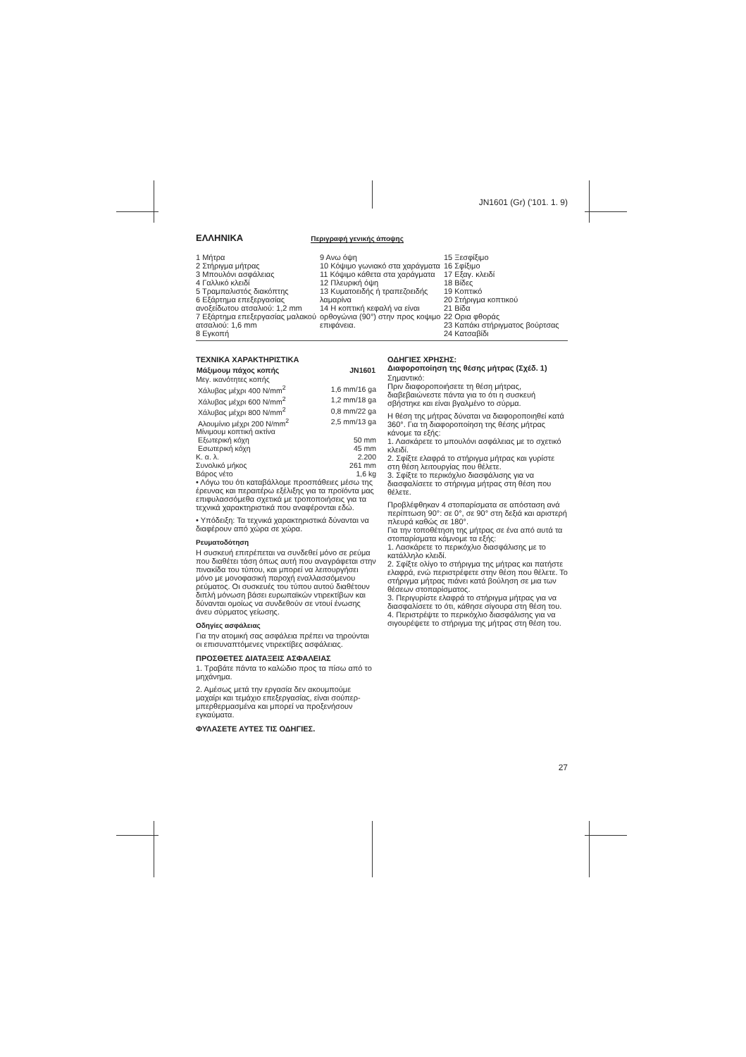JN1601 (Gr) ('101. 1. 9)
ΕΛΛΗΝΙΚΑ
Περιγραφή γενικής άποψης
1 Μήτρα
2 Στήριγμα μήτρας
3 Μπουλόνι ασφάλειας
4 Γαλλικό κλειδί
5 Τραμπαλιστός διακόπτης
6 Εξάρτημα επεξεργασίας ανοξείδωτου ατσαλιού: 1,2 mm
7 Εξάρτημα επεξεργασίας μαλακού ατσαλιού: 1,6 mm
8 Εγκοπή
9 Ανω όψη
10 Κόψιμο γωνιακό στα χαράγματα
11 Κόψιμο κάθετα στα χαράγματα
12 Πλευρική όψη
13 Κυματοειδής ή τραπεζοειδής λαμαρίνα
14 Η κοπτική κεφαλή να είναι ορθογώνια (90°) στην προς κοψιμο επιφάνεια.
15 Ξεσφίξιμο
16 Σφίξιμο
17 Εξαγ. κλειδί
18 Βίδες
19 Κοπτικό
20 Στήριγμα κοπτικού
21 Βίδα
22 Ορια φθοράς
23 Καπάκι στήριγματος βούρτσας
24 Κατσαβίδι
ΤΕΧΝΙΚΑ ΧΑΡΑΚΤΗΡΙΣΤΙΚΑ
| Μάξιμουμ πάχος κοπής | JN1601 |
| --- | --- |
| Μεγ. ικανότητες κοπής | |
| Χάλυβας μέχρι 400 N/mm<sup>2</sup> | 1,6 mm/16 ga |
| Χάλυβας μέχρι 600 N/mm<sup>2</sup> | 1,2 mm/18 ga |
| Χάλυβας μέχρι 800 N/mm<sup>2</sup> | 0,8 mm/22 ga |
| Αλουμίνιο μέχρι 200 N/mm<sup>2</sup> | 2,5 mm/13 ga |
| Μίνιμουμ κοπτική ακτίνα | |
| Εξωτερική κόχη | 50 mm |
| Εσωτερική κόχη | 45 mm |
| Κ. α. λ. | 2.200 |
| Συνολικό μήκος | 261 mm |
| Βάρος νέτο | 1,6 kg |
• Λόγω του ότι καταβάλλομε προσπάθειες μέσω της έρευνας και περαιτέρω εξέλιξης για τα προϊόντα μας επιφυλασσόμεθα σχετικά με τροποποιήσεις για τα τεχνικά χαρακτηριστικά που αναφέρονται εδώ.
• Υπόδειξη: Τα τεχνικά χαρακτηριστικά δύνανται να διαφέρουν από χώρα σε χώρα.
Ρευματοδότηση
Η συσκευή επιτρέπεται να συνδεθεί μόνο σε ρεύμα που διαθέτει τάση όπως αυτή που αναγράφεται στην πινακίδα του τύπου, και μπορεί να λειτουργήσει μόνο με μονοφασική παροχή εναλλασσόμενου ρεύματος. Οι συσκευές του τύπου αυτού διαθέτουν διπλή μόνωση βάσει ευρωπαϊκών ντιρεκτίβων και δύνανται ομοίως να συνδεθούν σε ντουί ένωσης άνευ σύρματος γείωσης.
Οδηγίες ασφάλειας
Για την ατομική σας ασφάλεια πρέπει να τηρούνται οι επισυναπτόμενες ντιρεκτίβες ασφάλειας.
ΠΡΟΣΘΕΤΕΣ ΔΙΑΤΑΞΕΙΣ ΑΣΦΑΛΕΙΑΣ
1. Τραβάτε πάντα το καλώδιο προς τα πίσω από το μηχάνημα.
2. Αμέσως μετά την εργασία δεν ακουμπούμε μαχαίρι και τεμάχιο επεξεργασίας, είναι σούπερ-μπερθερμασμένα και μπορεί να προξενήσουν εγκαύματα.
ΦΥΛΑΣΕΤΕ ΑΥΤΕΣ ΤΙΣ ΟΔΗΓΙΕΣ.
ΟΔΗΓΙΕΣ ΧΡΗΣΗΣ:
Διαφοροποίηση της θέσης μήτρας (Σχέδ. 1)
Σημαντικό:
Πριν διαφοροποιήσετε τη θέση μήτρας, διαβεβαιώνεστε πάντα για το ότι η συσκευή σβήστηκε και είναι βγαλμένο το σύρμα.
Η θέση της μήτρας δύναται να διαφοροποιηθεί κατά 360°. Για τη διαφοροποίηση της θέσης μήτρας κάνομε τα εξής:
1. Λασκάρετε το μπουλόνι ασφάλειας με το σχετικό κλειδί.
2. Σφίξτε ελαφρά το στήριγμα μήτρας και γυρίστε στη θέση λειτουργίας που θέλετε.
3. Σφίξτε το περικόχλιο διασφάλισης για να διασφαλίσετε το στήριγμα μήτρας στη θέση που θέλετε.
Προβλέφθηκαν 4 στοπαρίσματα σε απόσταση ανά περίπτωση 90°: σε 0°, σε 90° στη δεξιά και αριστερή πλευρά καθώς σε 180°.
Για την τοποθέτηση της μήτρας σε ένα από αυτά τα στοπαρίσματα κάμνομε τα εξής:
1. Λασκάρετε το περικόχλιο διασφάλισης με το κατάλληλο κλειδί.
2. Σφίξτε ολίγο το στήριγμα της μήτρας και πατήστε ελαφρά, ενώ περιστρέφετε στην θέση που θέλετε. Το στήριγμα μήτρας πιάνει κατά βούληση σε μια των θέσεων στοπαρίσματος.
3. Περιγυρίστε ελαφρά το στήριγμα μήτρας για να διασφαλίσετε το ότι, κάθησε σίγουρα στη θέση του.
4. Περιστρέψτε το περικόχλιο διασφάλισης για να σιγουρέψετε το στήριγμα της μήτρας στη θέση του.
27